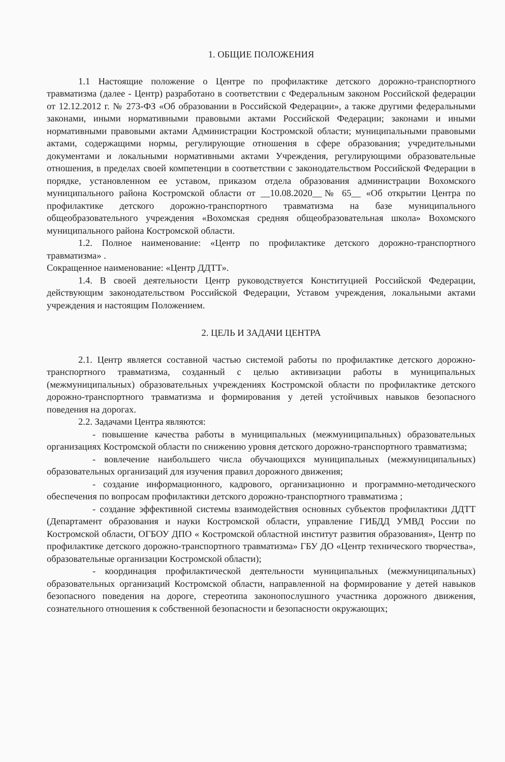1. ОБЩИЕ ПОЛОЖЕНИЯ
1.1 Настоящие положение о Центре по профилактике детского дорожно-транспортного травматизма (далее - Центр) разработано в соответствии с Федеральным законом Российской федерации от 12.12.2012 г. № 273-ФЗ «Об образовании в Российской Федерации», а также другими федеральными законами, иными нормативными правовыми актами Российской Федерации; законами и иными нормативными правовыми актами Администрации Костромской области; муниципальными правовыми актами, содержащими нормы, регулирующие отношения в сфере образования; учредительными документами и локальными нормативными актами Учреждения, регулирующими образовательные отношения, в пределах своей компетенции в соответствии с законодательством Российской Федерации в порядке, установленном ее уставом, приказом отдела образования администрации Вохомского муниципального района Костромской области от __10.08.2020__№ 65__ «Об открытии Центра по профилактике детского дорожно-транспортного травматизма на базе муниципального общеобразовательного учреждения «Вохомская средняя общеобразовательная школа» Вохомского муниципального района Костромской области.
1.2. Полное наименование: «Центр по профилактике детского дорожно-транспортного травматизма» .
Сокращенное наименование: «Центр ДДТТ».
1.4. В своей деятельности Центр руководствуется Конституцией Российской Федерации, действующим законодательством Российской Федерации, Уставом учреждения, локальными актами учреждения и настоящим Положением.
2. ЦЕЛЬ И ЗАДАЧИ ЦЕНТРА
2.1. Центр является составной частью системой работы по профилактике детского дорожно-транспортного травматизма, созданный с целью активизации работы в муниципальных (межмуниципальных) образовательных учреждениях Костромской области по профилактике детского дорожно-транспортного травматизма и формирования у детей устойчивых навыков безопасного поведения на дорогах.
2.2. Задачами Центра являются:
- повышение качества работы в муниципальных (межмуниципальных) образовательных организациях Костромской области по снижению уровня детского дорожно-транспортного травматизма;
- вовлечение наибольшего числа обучающихся муниципальных (межмуниципальных) образовательных организаций для изучения правил дорожного движения;
- создание информационного, кадрового, организационно и программно-методического обеспечения по вопросам профилактики детского дорожно-транспортного травматизма ;
- создание эффективной системы взаимодействия основных субъектов профилактики ДДТТ (Департамент образования и науки Костромской области, управление ГИБДД УМВД России по Костромской области, ОГБОУ ДПО « Костромской областной институт развития образования», Центр по профилактике детского дорожно-транспортного травматизма» ГБУ ДО «Центр технического творчества», образовательные организации Костромской области);
- координация профилактической деятельности муниципальных (межмуниципальных) образовательных организаций Костромской области, направленной на формирование у детей навыков безопасного поведения на дороге, стереотипа законопослушного участника дорожного движения, сознательного отношения к собственной безопасности и безопасности окружающих;